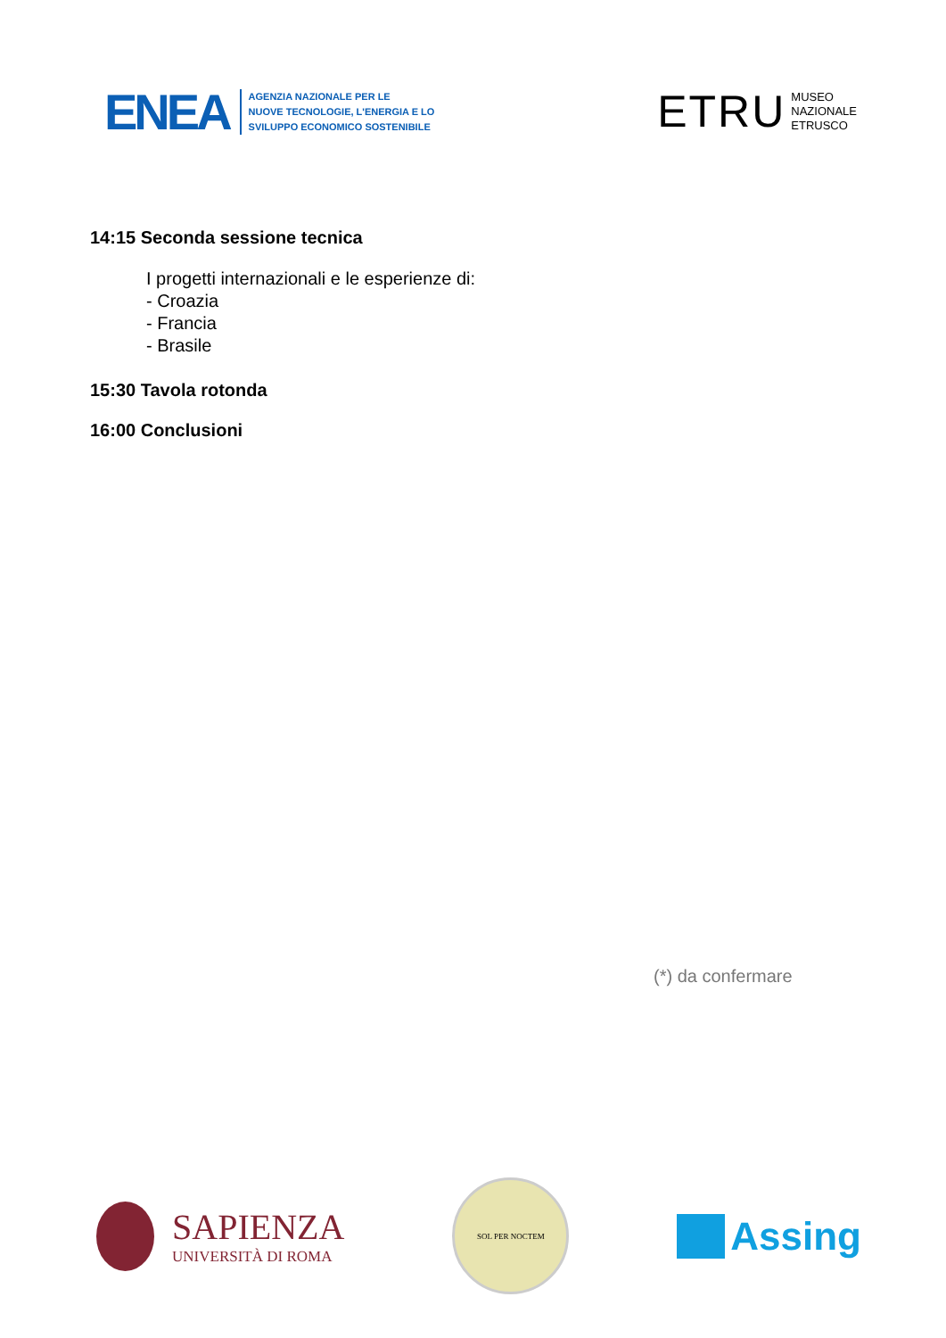ENEA
AGENZIA NAZIONALE PER LE
NUOVE TECNOLOGIE, L'ENERGIA E LO
SVILUPPO ECONOMICO SOSTENIBILE
ETRU
MUSEO
NAZIONALE
ETRUSCO
14:15 Seconda sessione tecnica
I progetti internazionali e le esperienze di:
- Croazia
- Francia
- Brasile
15:30 Tavola rotonda
16:00 Conclusioni
(*) da confermare
SAPIENZA
UNIVERSITÀ DI ROMA
SOL PER NOCTEM
Assing